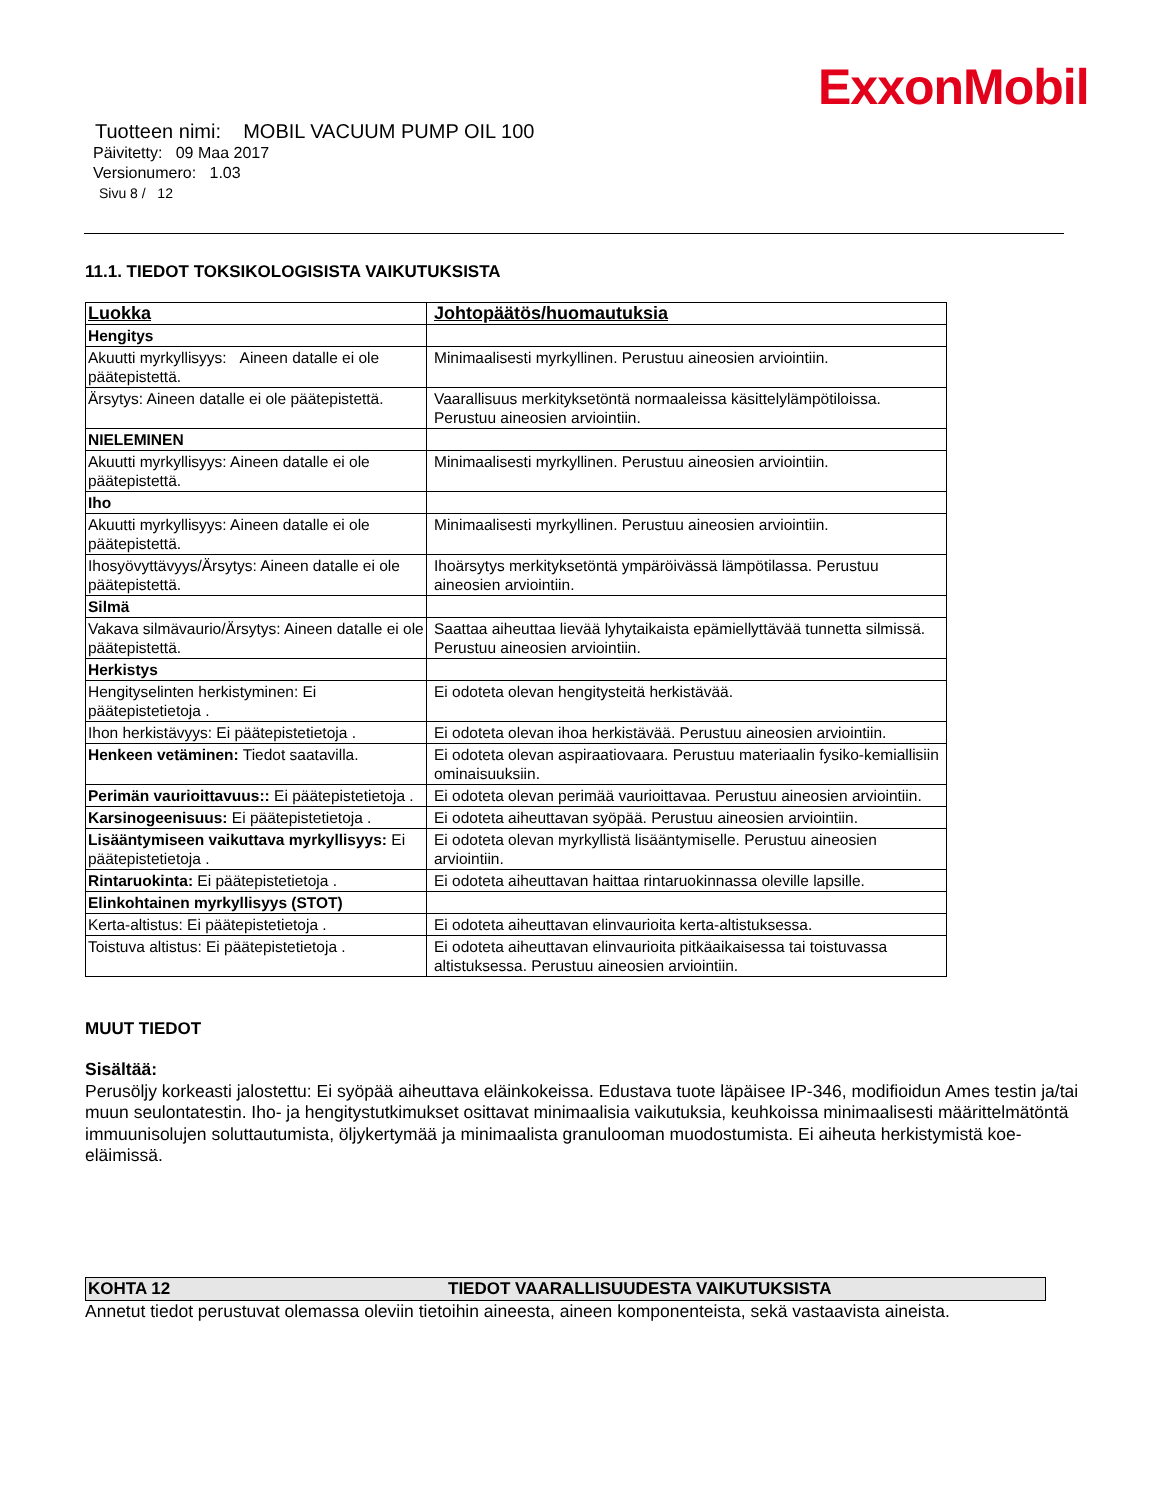ExxonMobil
Tuotteen nimi: MOBIL VACUUM PUMP OIL 100
Päivitetty: 09 Maa 2017
Versionumero: 1.03
Sivu 8 / 12
11.1. TIEDOT TOKSIKOLOGISISTA VAIKUTUKSISTA
| Luokka | Johtopäätös/huomautuksia |
| Hengitys | |
| Akuutti myrkyllisyys: Aineen datalle ei ole päätepistettä. | Minimaalisesti myrkyllinen. Perustuu aineosien arviointiin. |
| Ärsytys: Aineen datalle ei ole päätepistettä. | Vaarallisuus merkityksetöntä normaaleissa käsittelylämpötiloissa. Perustuu aineosien arviointiin. |
| NIELEMINEN | |
| Akuutti myrkyllisyys: Aineen datalle ei ole päätepistettä. | Minimaalisesti myrkyllinen. Perustuu aineosien arviointiin. |
| Iho | |
| Akuutti myrkyllisyys: Aineen datalle ei ole päätepistettä. | Minimaalisesti myrkyllinen. Perustuu aineosien arviointiin. |
| Ihosyövyttävyys/Ärsytys: Aineen datalle ei ole päätepistettä. | Ihoärsytys merkityksetöntä ympäröivässä lämpötilassa. Perustuu aineosien arviointiin. |
| Silmä | |
| Vakava silmävaurio/Ärsytys: Aineen datalle ei ole päätepistettä. | Saattaa aiheuttaa lievää lyhytaikaista epämiellyttävää tunnetta silmissä. Perustuu aineosien arviointiin. |
| Herkistys | |
| Hengityselinten herkistyminen: Ei päätepistetietoja . | Ei odoteta olevan hengitysteitä herkistävää. |
| Ihon herkistävyys: Ei päätepistetietoja . | Ei odoteta olevan ihoa herkistävää. Perustuu aineosien arviointiin. |
| Henkeen vetäminen: Tiedot saatavilla. | Ei odoteta olevan aspiraatiovaara. Perustuu materiaalin fysiko-kemiallisiin ominaisuuksiin. |
| Perimän vaurioittavuus:: Ei päätepistetietoja . | Ei odoteta olevan perimää vaurioittavaa. Perustuu aineosien arviointiin. |
| Karsinogeenisuus: Ei päätepistetietoja . | Ei odoteta aiheuttavan syöpää. Perustuu aineosien arviointiin. |
| Lisääntymiseen vaikuttava myrkyllisyys: Ei päätepistetietoja . | Ei odoteta olevan myrkyllistä lisääntymiselle. Perustuu aineosien arviointiin. |
| Rintaruokinta: Ei päätepistetietoja . | Ei odoteta aiheuttavan haittaa rintaruokinnassa oleville lapsille. |
| Elinkohtainen myrkyllisyys (STOT) | |
| Kerta-altistus: Ei päätepistetietoja . | Ei odoteta aiheuttavan elinvaurioita kerta-altistuksessa. |
| Toistuva altistus: Ei päätepistetietoja . | Ei odoteta aiheuttavan elinvaurioita pitkäaikaisessa tai toistuvassa altistuksessa. Perustuu aineosien arviointiin. |
MUUT TIEDOT
Sisältää:
Perusöljy korkeasti jalostettu: Ei syöpää aiheuttava eläinkokeissa. Edustava tuote läpäisee IP-346, modifioidun Ames testin ja/tai muun seulontatestin. Iho- ja hengitystutkimukset osittavat minimaalisia vaikutuksia, keuhkoissa minimaalisesti määrittelmätöntä immuunisolujen soluttautumista, öljykertymää ja minimaalista granulooman muodostumista. Ei aiheuta herkistymistä koe-eläimissä.
KOHTA 12 TIEDOT VAARALLISUUDESTA VAIKUTUKSISTA
Annetut tiedot perustuvat olemassa oleviin tietoihin aineesta, aineen komponenteista, sekä vastaavista aineista.